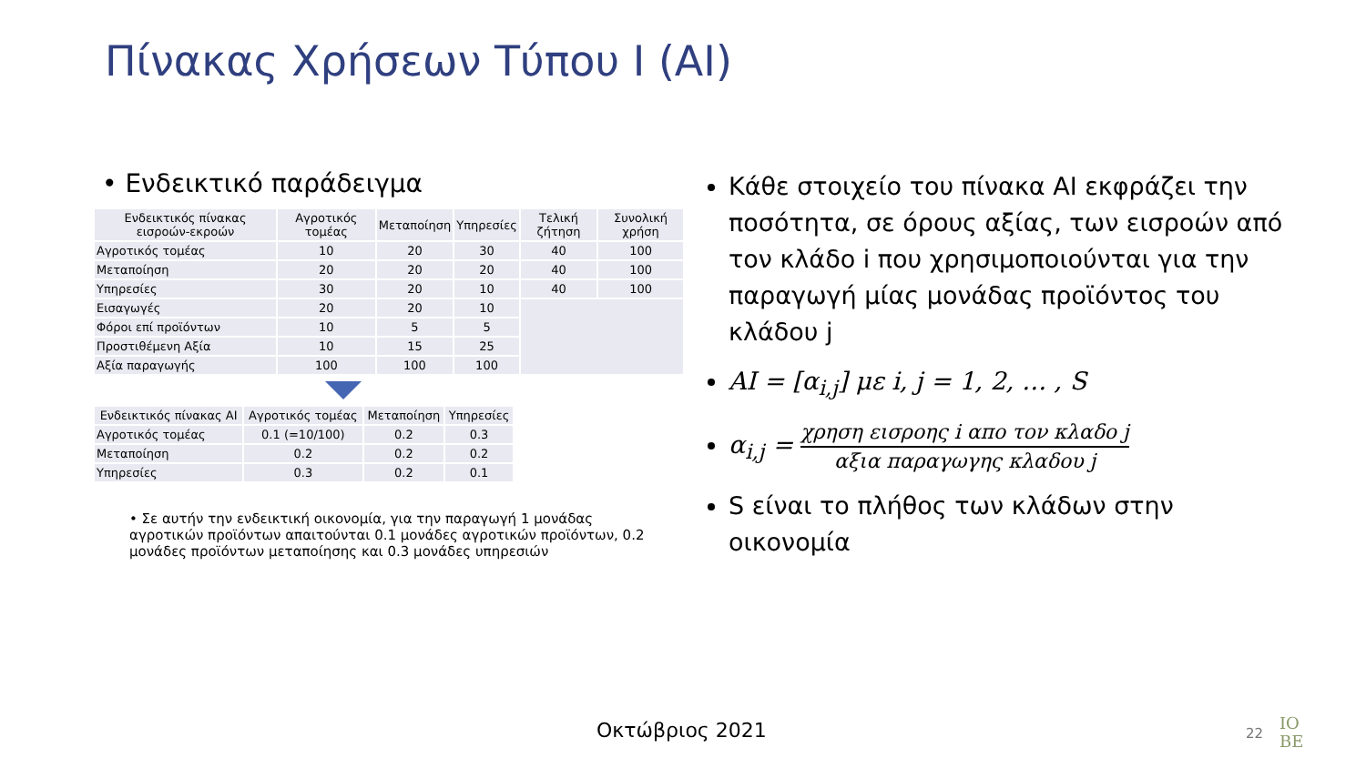Πίνακας Χρήσεων Τύπου Ι (ΑΙ)
• Ενδεικτικό παράδειγμα
| Ενδεικτικός πίνακας εισροών-εκροών | Αγροτικός τομέας | Μεταποίηση | Υπηρεσίες | Τελική ζήτηση | Συνολική χρήση |
| --- | --- | --- | --- | --- | --- |
| Αγροτικός τομέας | 10 | 20 | 30 | 40 | 100 |
| Μεταποίηση | 20 | 20 | 20 | 40 | 100 |
| Υπηρεσίες | 30 | 20 | 10 | 40 | 100 |
| Εισαγωγές | 20 | 20 | 10 | | |
| Φόροι επί προϊόντων | 10 | 5 | 5 | | |
| Προστιθέμενη Αξία | 10 | 15 | 25 | | |
| Αξία παραγωγής | 100 | 100 | 100 | | |
| Ενδεικτικός πίνακας ΑΙ | Αγροτικός τομέας | Μεταποίηση | Υπηρεσίες |
| --- | --- | --- | --- |
| Αγροτικός τομέας | 0.1 (=10/100) | 0.2 | 0.3 |
| Μεταποίηση | 0.2 | 0.2 | 0.2 |
| Υπηρεσίες | 0.3 | 0.2 | 0.1 |
• Σε αυτήν την ενδεικτική οικονομία, για την παραγωγή 1 μονάδας αγροτικών προϊόντων απαιτούνται 0.1 μονάδες αγροτικών προϊόντων, 0.2 μονάδες προϊόντων μεταποίησης και 0.3 μονάδες υπηρεσιών
Κάθε στοιχείο του πίνακα ΑΙ εκφράζει την ποσότητα, σε όρους αξίας, των εισροών από τον κλάδο i που χρησιμοποιούνται για την παραγωγή μίας μονάδας προϊόντος του κλάδου j
AI = [α<sub>i,j</sub>] με i, j = 1, 2, … , S
α<sub>i,j</sub> = χρηση εισροης i απο τον κλαδο j αξια παραγωγης κλαδου j
S είναι το πλήθος των κλάδων στην οικονομία
Οκτώβριος 2021 22
IO
BE